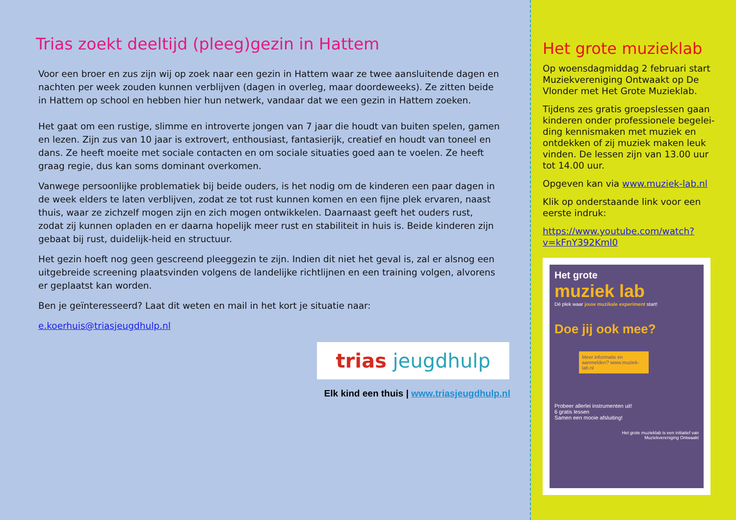Trias zoekt deeltijd (pleeg)gezin in Hattem
Voor een broer en zus zijn wij op zoek naar een gezin in Hattem waar ze twee aansluitende dagen en nachten per week zouden kunnen verblijven (dagen in overleg, maar doordeweeks). Ze zitten beide in Hattem op school en hebben hier hun netwerk, vandaar dat we een gezin in Hattem zoeken.
Het gaat om een rustige, slimme en introverte jongen van 7 jaar die houdt van buiten spelen, gamen en lezen. Zijn zus van 10 jaar is extrovert, enthousiast, fantasierijk, creatief en houdt van toneel en dans. Ze heeft moeite met sociale contacten en om sociale situaties goed aan te voelen. Ze heeft graag regie, dus kan soms dominant overkomen.
Vanwege persoonlijke problematiek bij beide ouders, is het nodig om de kinderen een paar dagen in de week elders te laten verblijven, zodat ze tot rust kunnen komen en een fijne plek ervaren, naast thuis, waar ze zichzelf mogen zijn en zich mogen ontwikkelen. Daarnaast geeft het ouders rust, zodat zij kunnen opladen en er daarna hopelijk meer rust en stabiliteit in huis is. Beide kinderen zijn gebaat bij rust, duidelijk-heid en structuur.
Het gezin hoeft nog geen gescreend pleeggezin te zijn. Indien dit niet het geval is, zal er alsnog een uitgebreide screening plaatsvinden volgens de landelijke richtlijnen en een training volgen, alvorens er geplaatst kan worden.
Ben je geïnteresseerd? Laat dit weten en mail in het kort je situatie naar:
e.koerhuis@triasjeugdhulp.nl
trias jeugdhulp
Elk kind een thuis | www.triasjeugdhulp.nl
Het grote muzieklab
Op woensdagmiddag 2 februari start Muziekvereniging Ontwaakt op De Vlonder met Het Grote Muzieklab.
Tijdens zes gratis groepslessen gaan kinderen onder professionele begelei-ding kennismaken met muziek en ontdekken of zij muziek maken leuk vinden. De lessen zijn van 13.00 uur tot 14.00 uur.
Opgeven kan via www.muziek-lab.nl
Klik op onderstaande link voor een eerste indruk:
https://www.youtube.com/watch?v=kFnY392Kml0
Het grote
muziek lab
Dé plek waar jouw muzikale experiment start!
Doe jij ook mee?
Meer informatie en aanmelden? www.muziek-lab.nl
Probeer allerlei instrumenten uit!
6 gratis lessen
Samen een mooie afsluiting!
Het grote muzieklab is een initiatief van
Muziekvereniging Ontwaakt